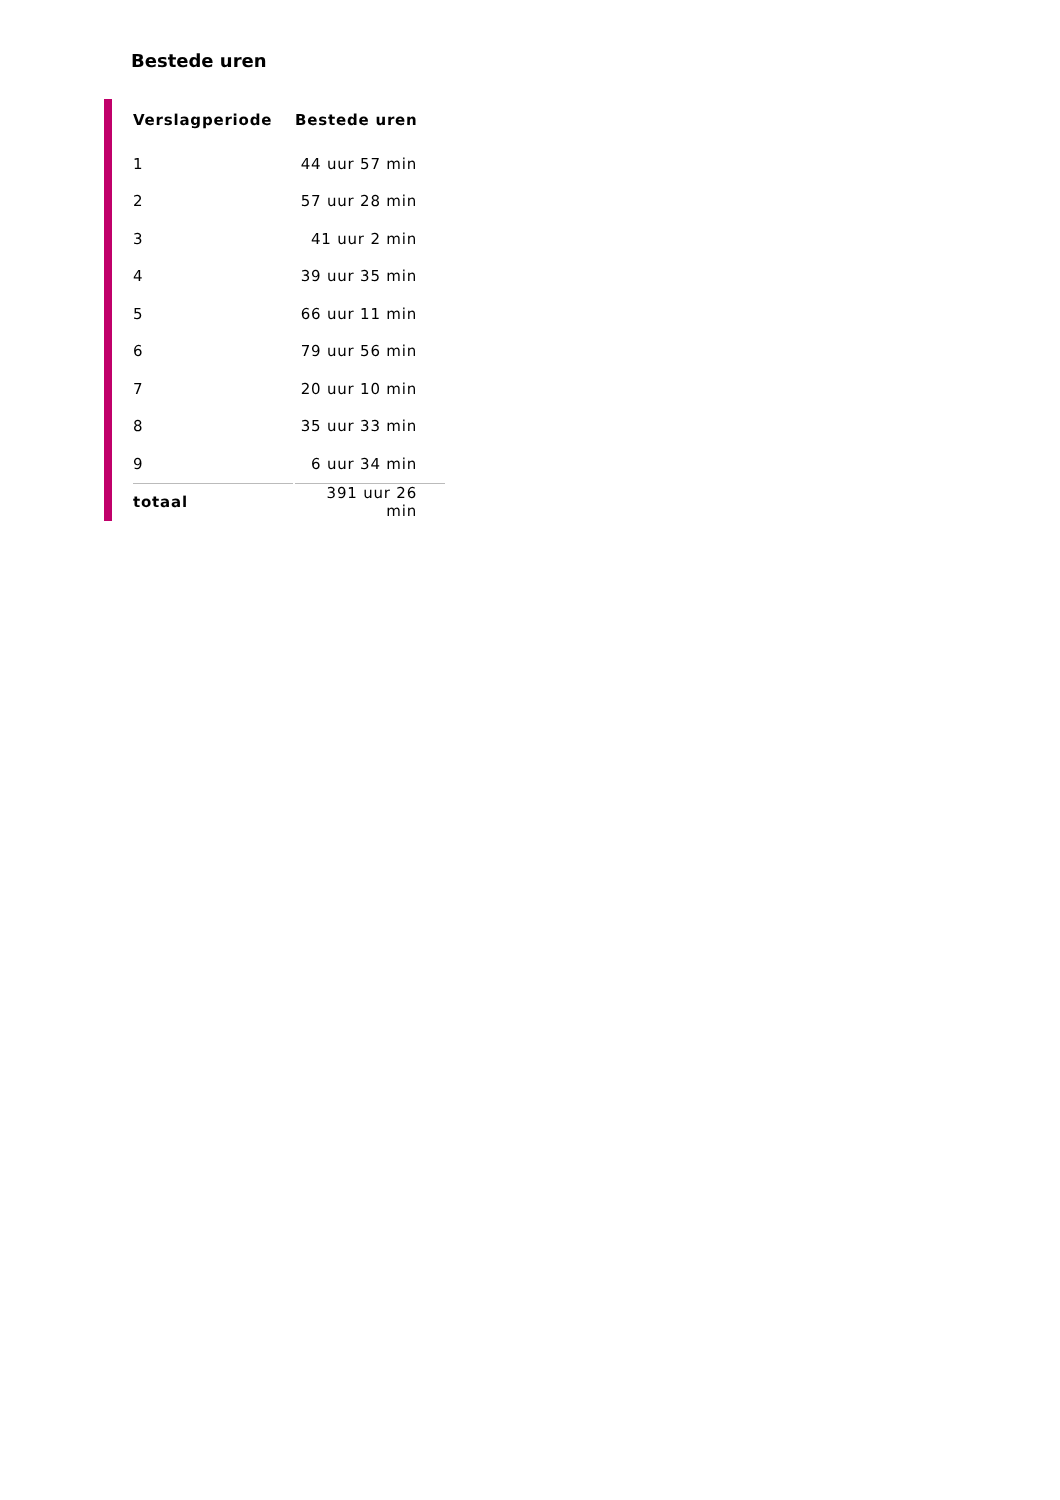Bestede uren
| Verslagperiode | Bestede uren |
| --- | --- |
| 1 | 44 uur 57 min |
| 2 | 57 uur 28 min |
| 3 | 41 uur 2 min |
| 4 | 39 uur 35 min |
| 5 | 66 uur 11 min |
| 6 | 79 uur 56 min |
| 7 | 20 uur 10 min |
| 8 | 35 uur 33 min |
| 9 | 6 uur 34 min |
| totaal | 391 uur 26 min |